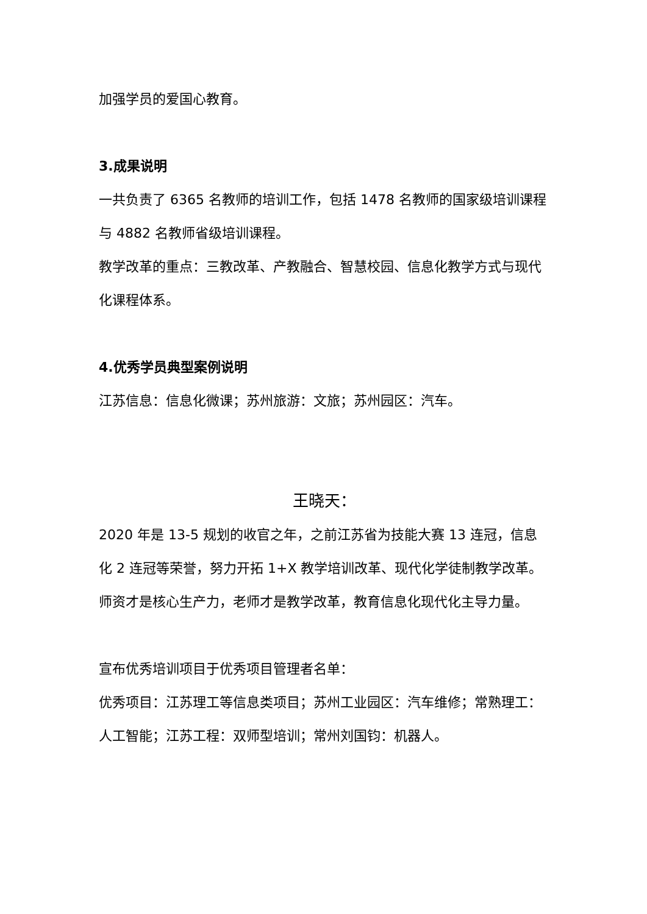加强学员的爱国心教育。
3.成果说明
一共负责了 6365 名教师的培训工作，包括 1478 名教师的国家级培训课程与 4882 名教师省级培训课程。
教学改革的重点：三教改革、产教融合、智慧校园、信息化教学方式与现代化课程体系。
4.优秀学员典型案例说明
江苏信息：信息化微课；苏州旅游：文旅；苏州园区：汽车。
王晓天：
2020 年是 13-5 规划的收官之年，之前江苏省为技能大赛 13 连冠，信息化 2 连冠等荣誉，努力开拓 1+X 教学培训改革、现代化学徒制教学改革。
师资才是核心生产力，老师才是教学改革，教育信息化现代化主导力量。
宣布优秀培训项目于优秀项目管理者名单：
优秀项目：江苏理工等信息类项目；苏州工业园区：汽车维修；常熟理工：人工智能；江苏工程：双师型培训；常州刘国钧：机器人。